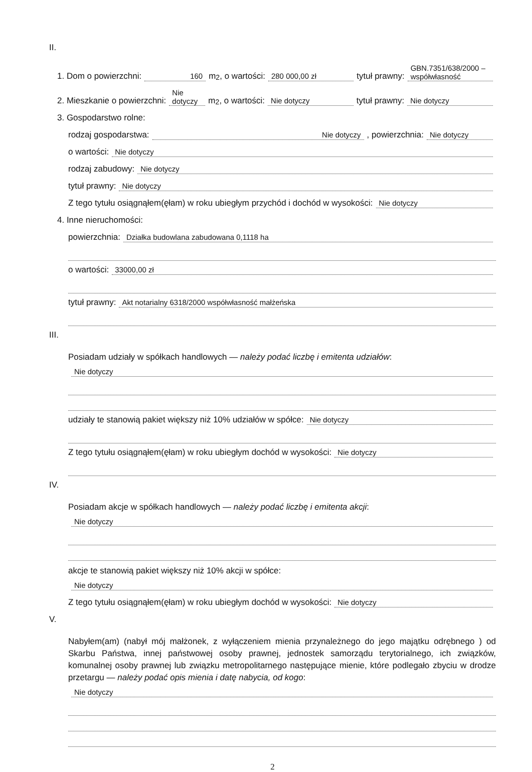II.
1. Dom o powierzchni: 160 m<sup>2</sup>, o wartości: 280 000,00 zł tytuł prawny: GBN.7351/638/2000 – współwłasność
2. Mieszkanie o powierzchni: Nie dotyczy m<sup>2</sup>, o wartości: Nie dotyczy tytuł prawny: Nie dotyczy
3. Gospodarstwo rolne:
rodzaj gospodarstwa: Nie dotyczy, powierzchnia: Nie dotyczy
o wartości: Nie dotyczy
rodzaj zabudowy: Nie dotyczy
tytuł prawny: Nie dotyczy
Z tego tytułu osiągnąłem(ęłam) w roku ubiegłym przychód i dochód w wysokości: Nie dotyczy
4. Inne nieruchomości:
powierzchnia: Działka budowlana zabudowana 0,1118 ha
o wartości: 33000,00 zł
tytuł prawny: Akt notarialny 6318/2000 współwłasność małżeńska
III.
Posiadam udziały w spółkach handlowych — należy podać liczbę i emitenta udziałów:
Nie dotyczy
udziały te stanowią pakiet większy niż 10% udziałów w spółce: Nie dotyczy
Z tego tytułu osiągnąłem(ęłam) w roku ubiegłym dochód w wysokości: Nie dotyczy
IV.
Posiadam akcje w spółkach handlowych — należy podać liczbę i emitenta akcji:
Nie dotyczy
akcje te stanowią pakiet większy niż 10% akcji w spółce:
Nie dotyczy
Z tego tytułu osiągnąłem(ęłam) w roku ubiegłym dochód w wysokości: Nie dotyczy
V.
Nabyłem(am) (nabył mój małżonek, z wyłączeniem mienia przynależnego do jego majątku odrębnego ) od Skarbu Państwa, innej państwowej osoby prawnej, jednostek samorządu terytorialnego, ich związków, komunalnej osoby prawnej lub związku metropolitarnego następujące mienie, które podlegało zbyciu w drodze przetargu — należy podać opis mienia i datę nabycia, od kogo:
Nie dotyczy
2